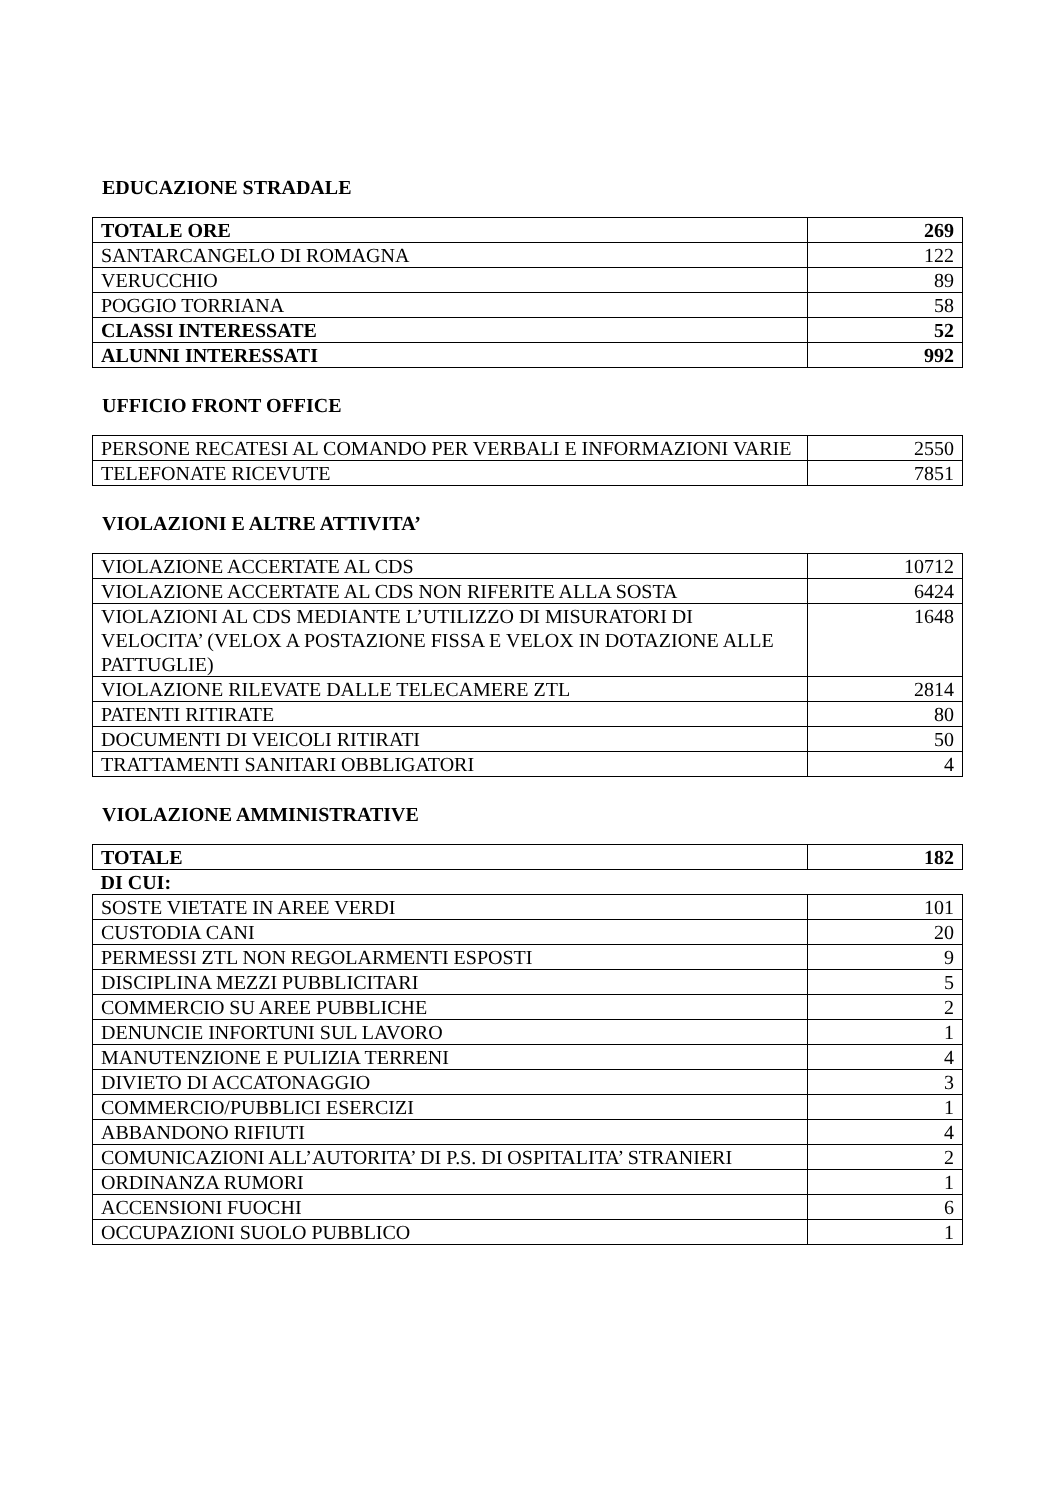EDUCAZIONE STRADALE
| TOTALE ORE | 269 |
| SANTARCANGELO DI ROMAGNA | 122 |
| VERUCCHIO | 89 |
| POGGIO TORRIANA | 58 |
| CLASSI INTERESSATE | 52 |
| ALUNNI INTERESSATI | 992 |
UFFICIO FRONT OFFICE
| PERSONE RECATESI AL COMANDO PER VERBALI E INFORMAZIONI VARIE | 2550 |
| TELEFONATE RICEVUTE | 7851 |
VIOLAZIONI E ALTRE ATTIVITA’
| VIOLAZIONE ACCERTATE AL CDS | 10712 |
| VIOLAZIONE ACCERTATE AL CDS NON RIFERITE ALLA SOSTA | 6424 |
| VIOLAZIONI AL CDS MEDIANTE L’UTILIZZO DI MISURATORI DI VELOCITA’ (VELOX A POSTAZIONE FISSA E VELOX IN DOTAZIONE ALLE PATTUGLIE) | 1648 |
| VIOLAZIONE RILEVATE DALLE TELECAMERE ZTL | 2814 |
| PATENTI RITIRATE | 80 |
| DOCUMENTI DI VEICOLI RITIRATI | 50 |
| TRATTAMENTI SANITARI OBBLIGATORI | 4 |
VIOLAZIONE AMMINISTRATIVE
| TOTALE | 182 |
| DI CUI: | |
| SOSTE VIETATE IN AREE VERDI | 101 |
| CUSTODIA CANI | 20 |
| PERMESSI ZTL NON REGOLARMENTI ESPOSTI | 9 |
| DISCIPLINA MEZZI PUBBLICITARI | 5 |
| COMMERCIO SU AREE PUBBLICHE | 2 |
| DENUNCIE INFORTUNI SUL LAVORO | 1 |
| MANUTENZIONE E PULIZIA TERRENI | 4 |
| DIVIETO DI ACCATONAGGIO | 3 |
| COMMERCIO/PUBBLICI ESERCIZI | 1 |
| ABBANDONO RIFIUTI | 4 |
| COMUNICAZIONI ALL’AUTORITA’ DI P.S. DI OSPITALITA’ STRANIERI | 2 |
| ORDINANZA RUMORI | 1 |
| ACCENSIONI FUOCHI | 6 |
| OCCUPAZIONI SUOLO PUBBLICO | 1 |